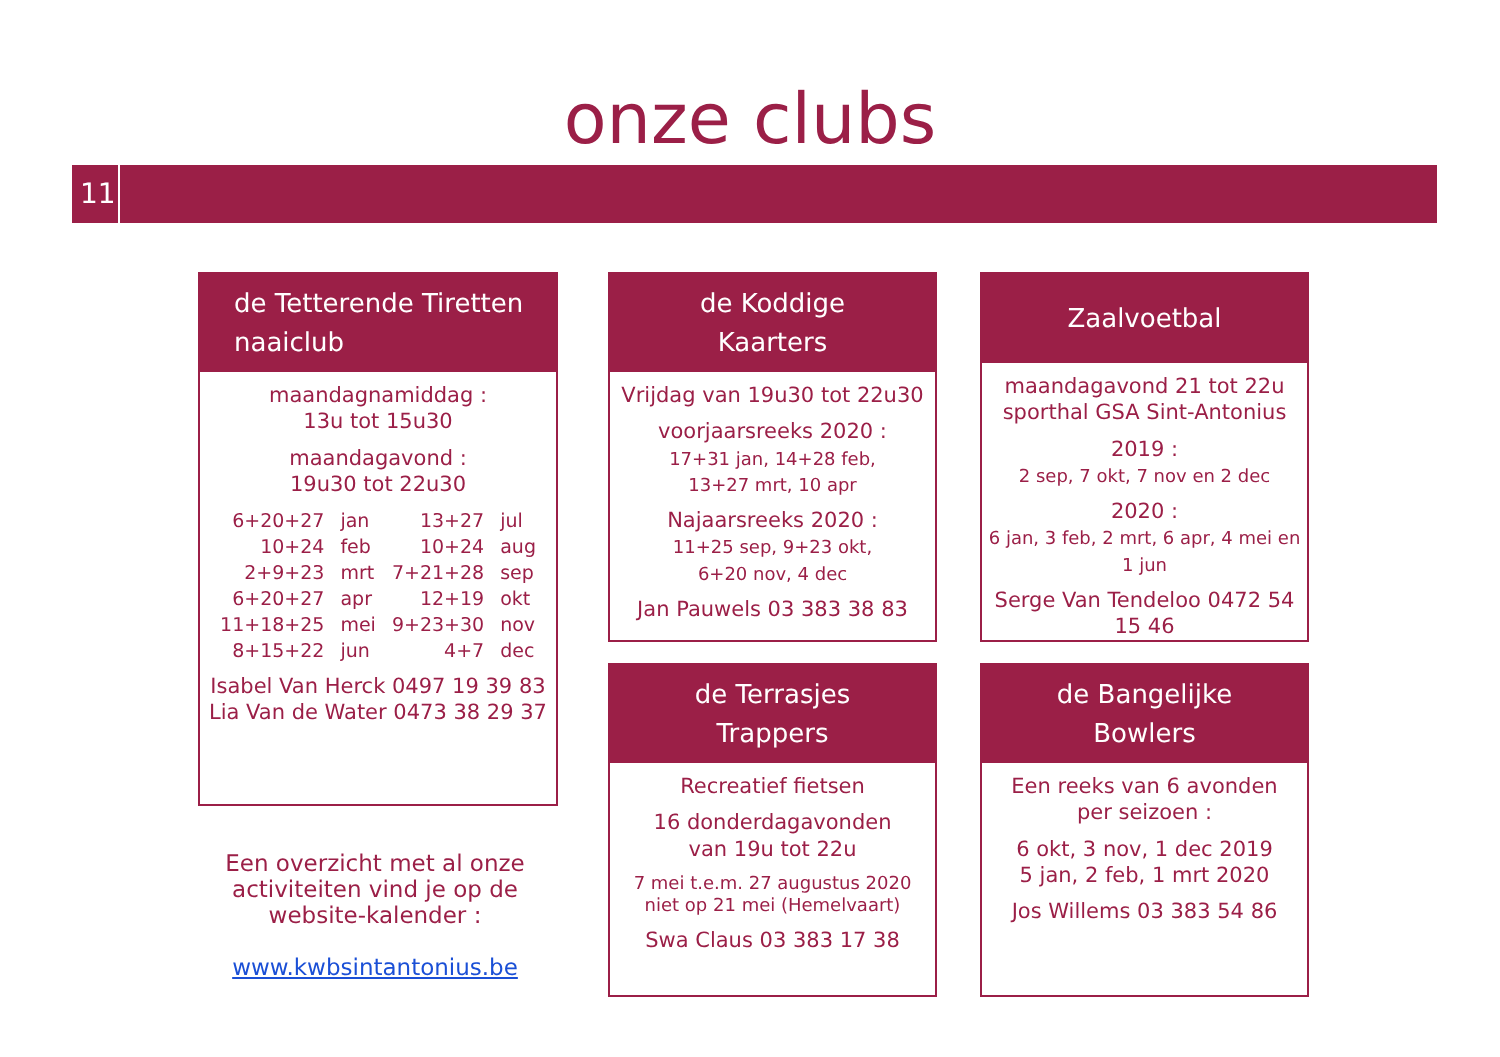onze clubs
11
de Tetterende Tiretten
naaiclub
maandagnamiddag :
13u tot 15u30
maandagavond :
19u30 tot 22u30
| 6+20+27 | jan | 13+27 | jul |
| 10+24 | feb | 10+24 | aug |
| 2+9+23 | mrt | 7+21+28 | sep |
| 6+20+27 | apr | 12+19 | okt |
| 11+18+25 | mei | 9+23+30 | nov |
| 8+15+22 | jun | 4+7 | dec |
Isabel Van Herck 0497 19 39 83
Lia Van de Water 0473 38 29 37
Een overzicht met al onze activiteiten vind je op de website-kalender :
www.kwbsintantonius.be
de Koddige
Kaarters
Vrijdag van 19u30 tot 22u30
voorjaarsreeks 2020 :
17+31 jan, 14+28 feb,
13+27 mrt, 10 apr
Najaarsreeks 2020 :
11+25 sep, 9+23 okt,
6+20 nov, 4 dec
Jan Pauwels 03 383 38 83
Zaalvoetbal
maandagavond 21 tot 22u
sporthal GSA Sint-Antonius
2019 :
2 sep, 7 okt, 7 nov en 2 dec
2020 :
6 jan, 3 feb, 2 mrt, 6 apr, 4 mei en 1 jun
Serge Van Tendeloo 0472 54 15 46
de Terrasjes
Trappers
Recreatief fietsen
16 donderdagavonden
van 19u tot 22u
7 mei t.e.m. 27 augustus 2020
niet op 21 mei (Hemelvaart)
Swa Claus 03 383 17 38
de Bangelijke
Bowlers
Een reeks van 6 avonden
per seizoen :
6 okt, 3 nov, 1 dec 2019
5 jan, 2 feb, 1 mrt 2020
Jos Willems 03 383 54 86